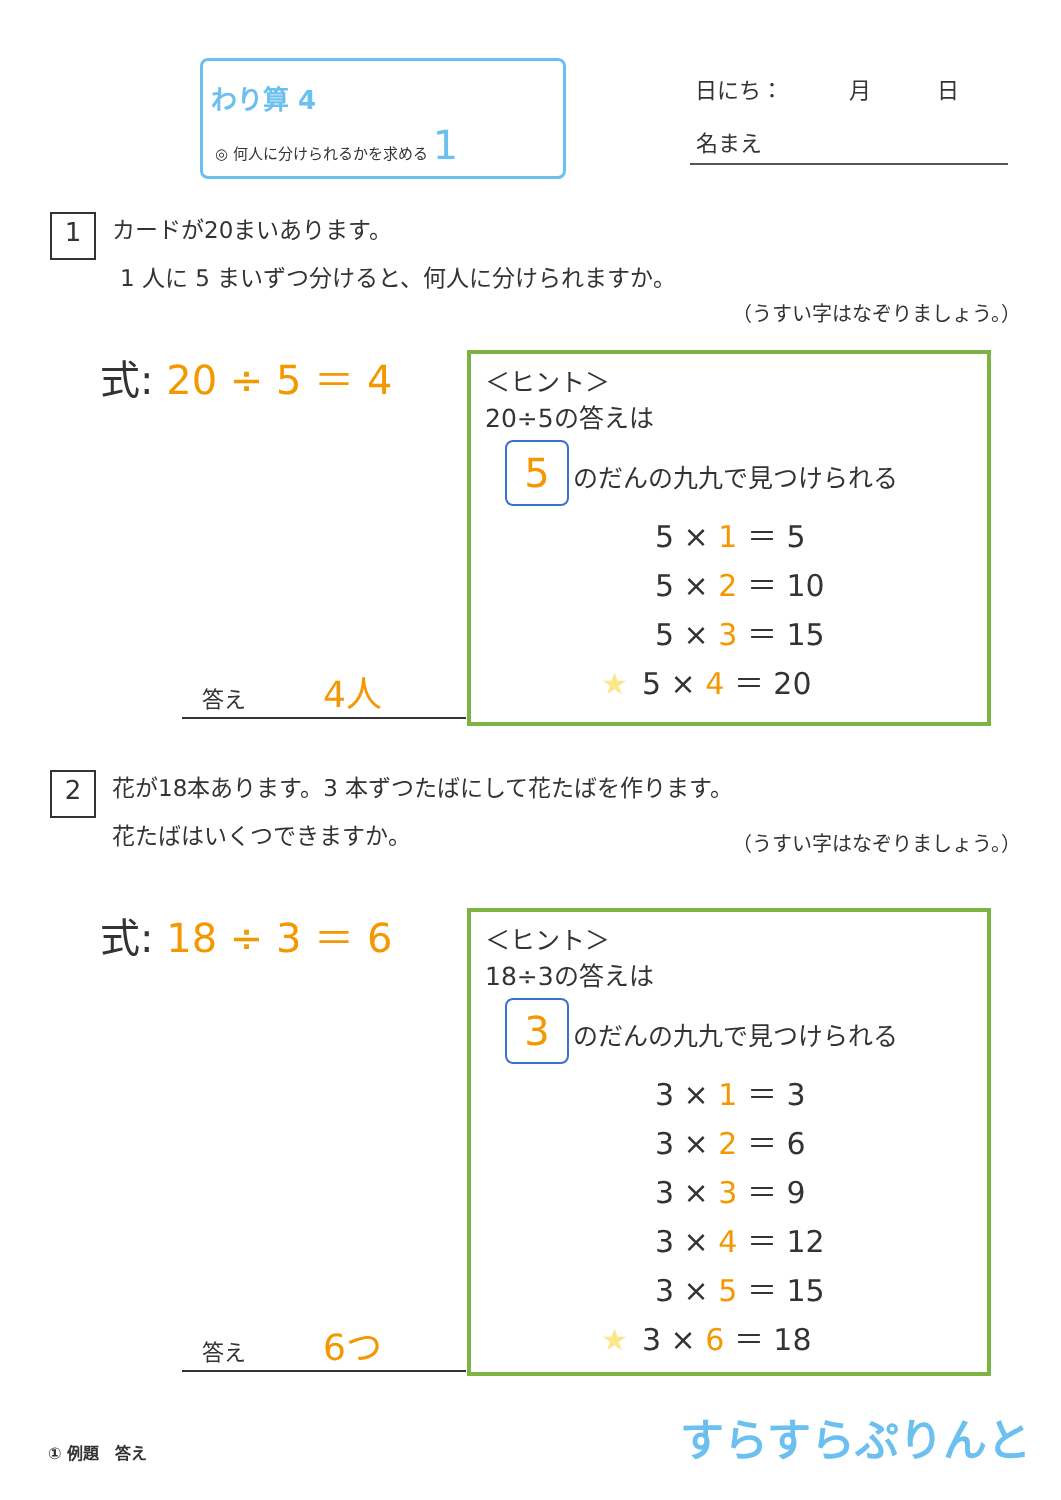わり算 4
◎ 何人に分けられるかを求める 1
日にち：　　　月　　　日
名まえ
1 カードが20まいあります。
1 人に 5 まいずつ分けると、何人に分けられますか。
（うすい字はなぞりましょう。）
式: 20 ÷ 5 ＝ 4
答え 4人
＜ヒント＞
20÷5の答えは
5 のだんの九九で見つけられる
5 × 1 ＝ 5
5 × 2 ＝ 10
5 × 3 ＝ 15
★ 5 × 4 ＝ 20
2 花が18本あります。3 本ずつたばにして花たばを作ります。
花たばはいくつできますか。
（うすい字はなぞりましょう。）
式: 18 ÷ 3 ＝ 6
答え 6つ
＜ヒント＞
18÷3の答えは
3 のだんの九九で見つけられる
3 × 1 ＝ 3
3 × 2 ＝ 6
3 × 3 ＝ 9
3 × 4 ＝ 12
3 × 5 ＝ 15
★ 3 × 6 ＝ 18
① 例題　答え すらすらぷりんと